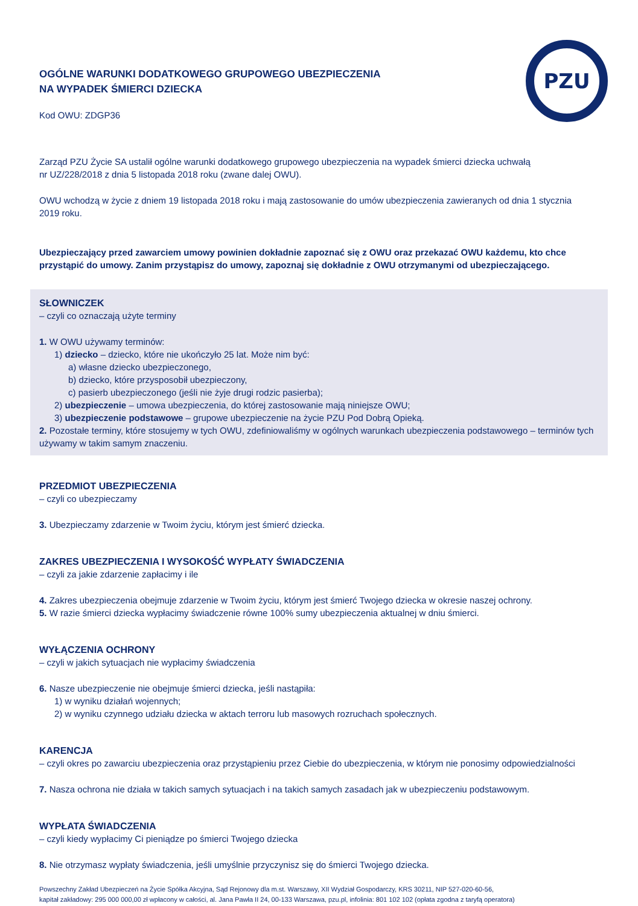PZU
OGÓLNE WARUNKI DODATKOWEGO GRUPOWEGO UBEZPIECZENIA
NA WYPADEK ŚMIERCI DZIECKA
Kod OWU: ZDGP36
Zarząd PZU Życie SA ustalił ogólne warunki dodatkowego grupowego ubezpieczenia na wypadek śmierci dziecka uchwałą
nr UZ/228/2018 z dnia 5 listopada 2018 roku (zwane dalej OWU).
OWU wchodzą w życie z dniem 19 listopada 2018 roku i mają zastosowanie do umów ubezpieczenia zawieranych od dnia 1 stycznia
2019 roku.
Ubezpieczający przed zawarciem umowy powinien dokładnie zapoznać się z OWU oraz przekazać OWU każdemu, kto chce przystąpić do umowy. Zanim przystąpisz do umowy, zapoznaj się dokładnie z OWU otrzymanymi od ubezpieczającego.
SŁOWNICZEK
– czyli co oznaczają użyte terminy
1. W OWU używamy terminów:
1) dziecko – dziecko, które nie ukończyło 25 lat. Może nim być:
a) własne dziecko ubezpieczonego,
b) dziecko, które przysposobił ubezpieczony,
c) pasierb ubezpieczonego (jeśli nie żyje drugi rodzic pasierba);
2) ubezpieczenie – umowa ubezpieczenia, do której zastosowanie mają niniejsze OWU;
3) ubezpieczenie podstawowe – grupowe ubezpieczenie na życie PZU Pod Dobrą Opieką.
2. Pozostałe terminy, które stosujemy w tych OWU, zdefiniowaliśmy w ogólnych warunkach ubezpieczenia podstawowego – terminów tych używamy w takim samym znaczeniu.
PRZEDMIOT UBEZPIECZENIA
– czyli co ubezpieczamy
3. Ubezpieczamy zdarzenie w Twoim życiu, którym jest śmierć dziecka.
ZAKRES UBEZPIECZENIA I WYSOKOŚĆ WYPŁATY ŚWIADCZENIA
– czyli za jakie zdarzenie zapłacimy i ile
4. Zakres ubezpieczenia obejmuje zdarzenie w Twoim życiu, którym jest śmierć Twojego dziecka w okresie naszej ochrony.
5. W razie śmierci dziecka wypłacimy świadczenie równe 100% sumy ubezpieczenia aktualnej w dniu śmierci.
WYŁĄCZENIA OCHRONY
– czyli w jakich sytuacjach nie wypłacimy świadczenia
6. Nasze ubezpieczenie nie obejmuje śmierci dziecka, jeśli nastąpiła:
1) w wyniku działań wojennych;
2) w wyniku czynnego udziału dziecka w aktach terroru lub masowych rozruchach społecznych.
KARENCJA
– czyli okres po zawarciu ubezpieczenia oraz przystąpieniu przez Ciebie do ubezpieczenia, w którym nie ponosimy odpowiedzialności
7. Nasza ochrona nie działa w takich samych sytuacjach i na takich samych zasadach jak w ubezpieczeniu podstawowym.
WYPŁATA ŚWIADCZENIA
– czyli kiedy wypłacimy Ci pieniądze po śmierci Twojego dziecka
8. Nie otrzymasz wypłaty świadczenia, jeśli umyślnie przyczynisz się do śmierci Twojego dziecka.
Powszechny Zakład Ubezpieczeń na Życie Spółka Akcyjna, Sąd Rejonowy dla m.st. Warszawy, XII Wydział Gospodarczy, KRS 30211, NIP 527-020-60-56,
kapitał zakładowy: 295 000 000,00 zł wpłacony w całości, al. Jana Pawła II 24, 00-133 Warszawa, pzu.pl, infolinia: 801 102 102 (opłata zgodna z taryfą operatora)